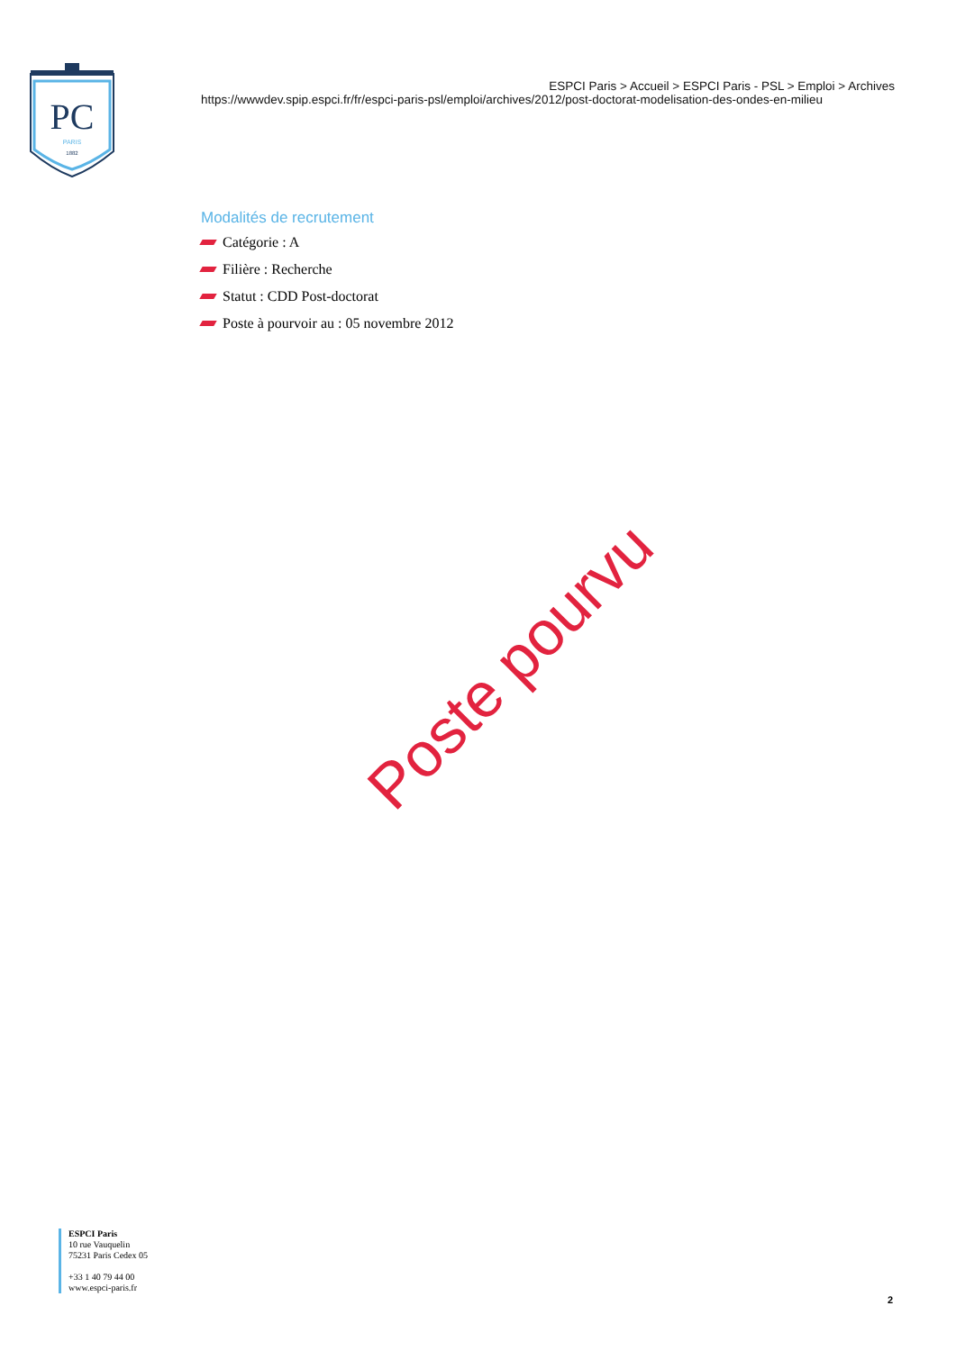PC
PARIS
1882
ESPCI Paris > Accueil > ESPCI Paris - PSL > Emploi > Archives
https://wwwdev.spip.espci.fr/fr/espci-paris-psl/emploi/archives/2012/post-doctorat-modelisation-des-ondes-en-milieu
Modalités de recrutement
Catégorie : A
Filière : Recherche
Statut : CDD Post-doctorat
Poste à pourvoir au : 05 novembre 2012
Poste pourvu
ESPCI Paris
10 rue Vauquelin
75231 Paris Cedex 05
+33 1 40 79 44 00
www.espci-paris.fr
2